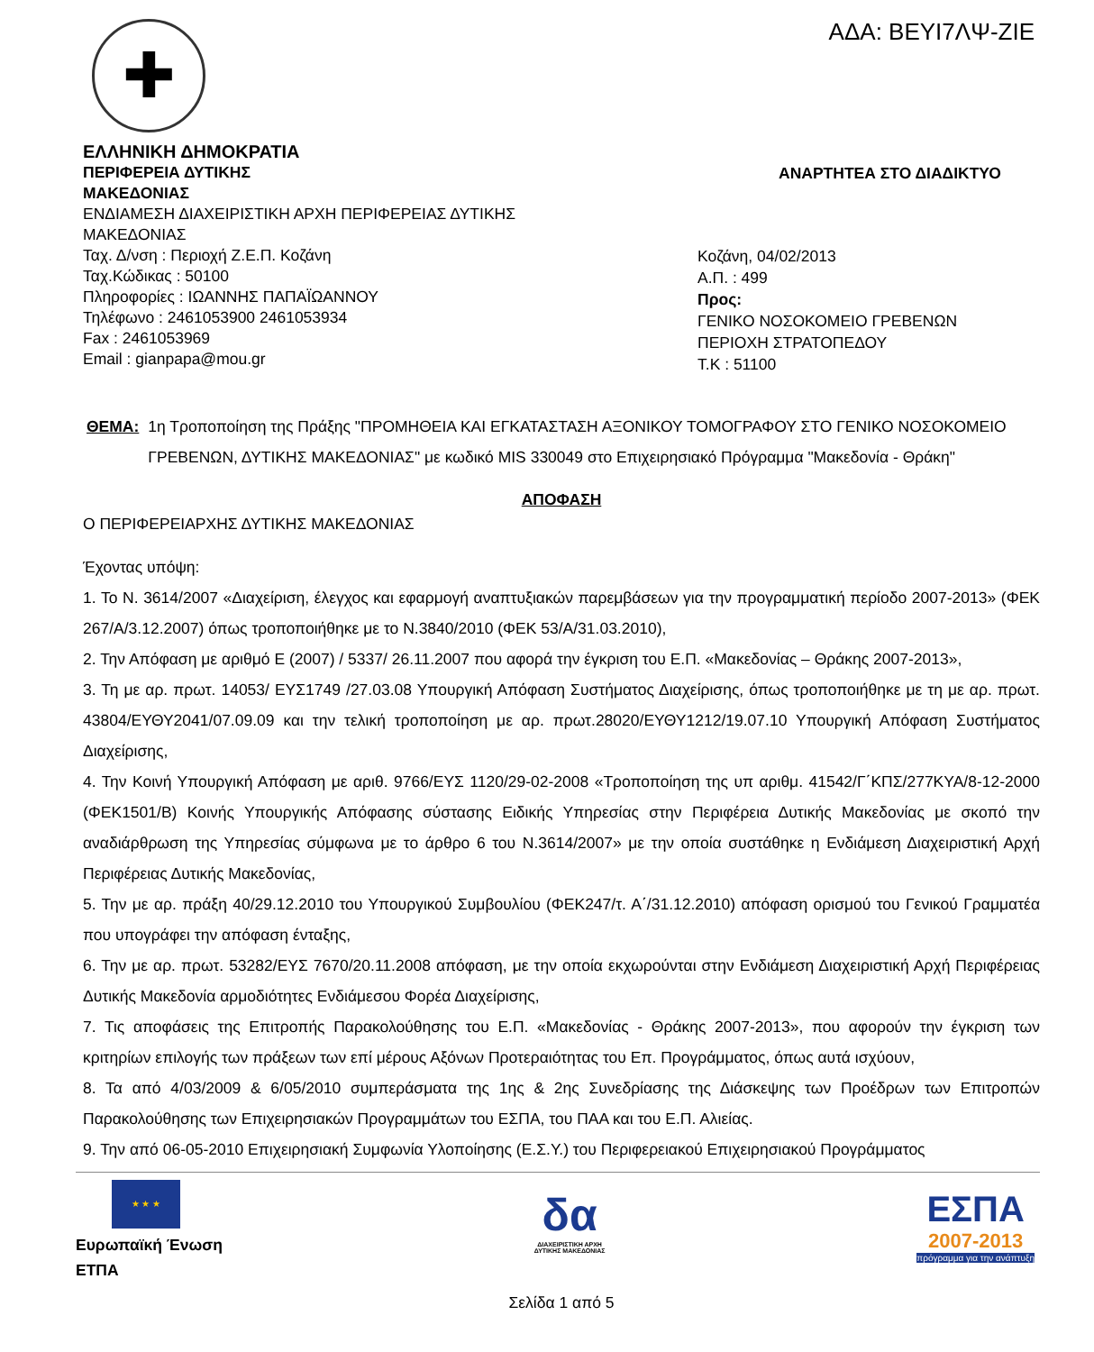ΑΔΑ: ΒΕΥΙ7ΛΨ-ΖΙΕ
✚
ΕΛΛΗΝΙΚΗ ΔΗΜΟΚΡΑΤΙΑ
ΠΕΡΙΦΕΡΕΙΑ ΔΥΤΙΚΗΣ
ΜΑΚΕΔΟΝΙΑΣ
ΕΝΔΙΑΜΕΣΗ ΔΙΑΧΕΙΡΙΣΤΙΚΗ ΑΡΧΗ ΠΕΡΙΦΕΡΕΙΑΣ ΔΥΤΙΚΗΣ
ΜΑΚΕΔΟΝΙΑΣ
Ταχ. Δ/νση : Περιοχή Ζ.Ε.Π. Κοζάνη
Ταχ.Κώδικας : 50100
Πληροφορίες : ΙΩΑΝΝΗΣ ΠΑΠΑΪΩΑΝΝΟΥ
Τηλέφωνο : 2461053900 2461053934
Fax : 2461053969
Email : gianpapa@mou.gr
ΑΝΑΡΤΗΤΕΑ ΣΤΟ ΔΙΑΔΙΚΤΥΟ
Κοζάνη, 04/02/2013
Α.Π. : 499
Προς:
ΓΕΝΙΚΟ ΝΟΣΟΚΟΜΕΙΟ ΓΡΕΒΕΝΩΝ
ΠΕΡΙΟΧΗ ΣΤΡΑΤΟΠΕΔΟΥ
Τ.Κ : 51100
ΘΕΜΑ: 1η Τροποποίηση της Πράξης "ΠΡΟΜΗΘΕΙΑ ΚΑΙ ΕΓΚΑΤΑΣΤΑΣΗ ΑΞΟΝΙΚΟΥ ΤΟΜΟΓΡΑΦΟΥ ΣΤΟ ΓΕΝΙΚΟ ΝΟΣΟΚΟΜΕΙΟ ΓΡΕΒΕΝΩΝ, ΔΥΤΙΚΗΣ ΜΑΚΕΔΟΝΙΑΣ" με κωδικό MIS 330049 στο Επιχειρησιακό Πρόγραμμα "Μακεδονία - Θράκη"
ΑΠΟΦΑΣΗ
Ο ΠΕΡΙΦΕΡΕΙΑΡΧΗΣ ΔΥΤΙΚΗΣ ΜΑΚΕΔΟΝΙΑΣ
Έχοντας υπόψη:
1. Το Ν. 3614/2007 «Διαχείριση, έλεγχος και εφαρμογή αναπτυξιακών παρεμβάσεων για την προγραμματική περίοδο 2007-2013» (ΦΕΚ 267/Α/3.12.2007) όπως τροποποιήθηκε με το Ν.3840/2010 (ΦΕΚ 53/Α/31.03.2010),
2. Την Απόφαση με αριθμό Ε (2007) / 5337/ 26.11.2007 που αφορά την έγκριση του Ε.Π. «Μακεδονίας – Θράκης 2007-2013»,
3. Τη με αρ. πρωτ. 14053/ ΕΥΣ1749 /27.03.08 Υπουργική Απόφαση Συστήματος Διαχείρισης, όπως τροποποιήθηκε με τη με αρ. πρωτ. 43804/ΕΥΘΥ2041/07.09.09 και την τελική τροποποίηση με αρ. πρωτ.28020/ΕΥΘΥ1212/19.07.10 Υπουργική Απόφαση Συστήματος Διαχείρισης,
4. Την Κοινή Υπουργική Απόφαση με αριθ. 9766/ΕΥΣ 1120/29-02-2008 «Τροποποίηση της υπ αριθμ. 41542/Γ΄ΚΠΣ/277ΚΥΑ/8-12-2000 (ΦΕΚ1501/Β) Κοινής Υπουργικής Απόφασης σύστασης Ειδικής Υπηρεσίας στην Περιφέρεια Δυτικής Μακεδονίας με σκοπό την αναδιάρθρωση της Υπηρεσίας σύμφωνα με το άρθρο 6 του Ν.3614/2007» με την οποία συστάθηκε η Ενδιάμεση Διαχειριστική Αρχή Περιφέρειας Δυτικής Μακεδονίας,
5. Την με αρ. πράξη 40/29.12.2010 του Υπουργικού Συμβουλίου (ΦΕΚ247/τ. Α΄/31.12.2010) απόφαση ορισμού του Γενικού Γραμματέα που υπογράφει την απόφαση ένταξης,
6. Την με αρ. πρωτ. 53282/ΕΥΣ 7670/20.11.2008 απόφαση, με την οποία εκχωρούνται στην Ενδιάμεση Διαχειριστική Αρχή Περιφέρειας Δυτικής Μακεδονία αρμοδιότητες Ενδιάμεσου Φορέα Διαχείρισης,
7. Τις αποφάσεις της Επιτροπής Παρακολούθησης του Ε.Π. «Μακεδονίας - Θράκης 2007-2013», που αφορούν την έγκριση των κριτηρίων επιλογής των πράξεων των επί μέρους Αξόνων Προτεραιότητας του Επ. Προγράμματος, όπως αυτά ισχύουν,
8. Τα από 4/03/2009 & 6/05/2010 συμπεράσματα της 1ης & 2ης Συνεδρίασης της Διάσκεψης των Προέδρων των Επιτροπών Παρακολούθησης των Επιχειρησιακών Προγραμμάτων του ΕΣΠΑ, του ΠΑΑ και του Ε.Π. Αλιείας.
9. Την από 06-05-2010 Επιχειρησιακή Συμφωνία Υλοποίησης (Ε.Σ.Υ.) του Περιφερειακού Επιχειρησιακού Προγράμματος
★ ★ ★
Ευρωπαϊκή Ένωση
ΕΤΠΑ
δα
ΔΙΑΧΕΙΡΙΣΤΙΚΗ ΑΡΧΗ
ΔΥΤΙΚΗΣ ΜΑΚΕΔΟΝΙΑΣ
ΕΣΠΑ
2007-2013
πρόγραμμα για την ανάπτυξη
Σελίδα 1 από 5